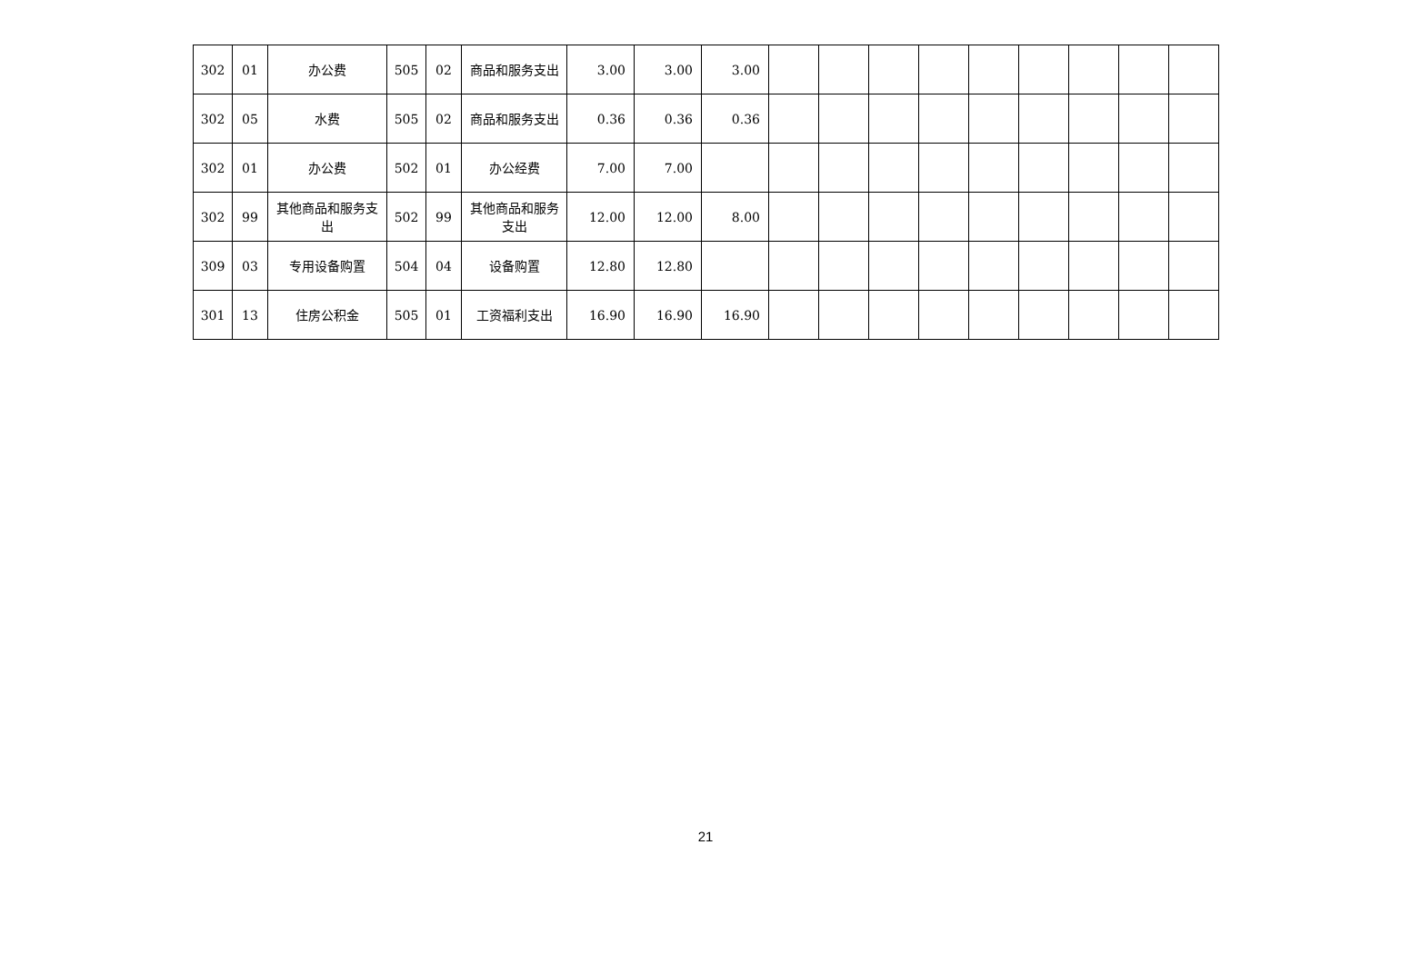| 302 | 01 | 办公费 | 505 | 02 | 商品和服务支出 | 3.00 | 3.00 | 3.00 | | | | | | | | | |
| 302 | 05 | 水费 | 505 | 02 | 商品和服务支出 | 0.36 | 0.36 | 0.36 | | | | | | | | | |
| 302 | 01 | 办公费 | 502 | 01 | 办公经费 | 7.00 | 7.00 | | | | | | | | | | |
| 302 | 99 | 其他商品和服务支出 | 502 | 99 | 其他商品和服务支出 | 12.00 | 12.00 | 8.00 | | | | | | | | | |
| 309 | 03 | 专用设备购置 | 504 | 04 | 设备购置 | 12.80 | 12.80 | | | | | | | | | | |
| 301 | 13 | 住房公积金 | 505 | 01 | 工资福利支出 | 16.90 | 16.90 | 16.90 | | | | | | | | | |
21